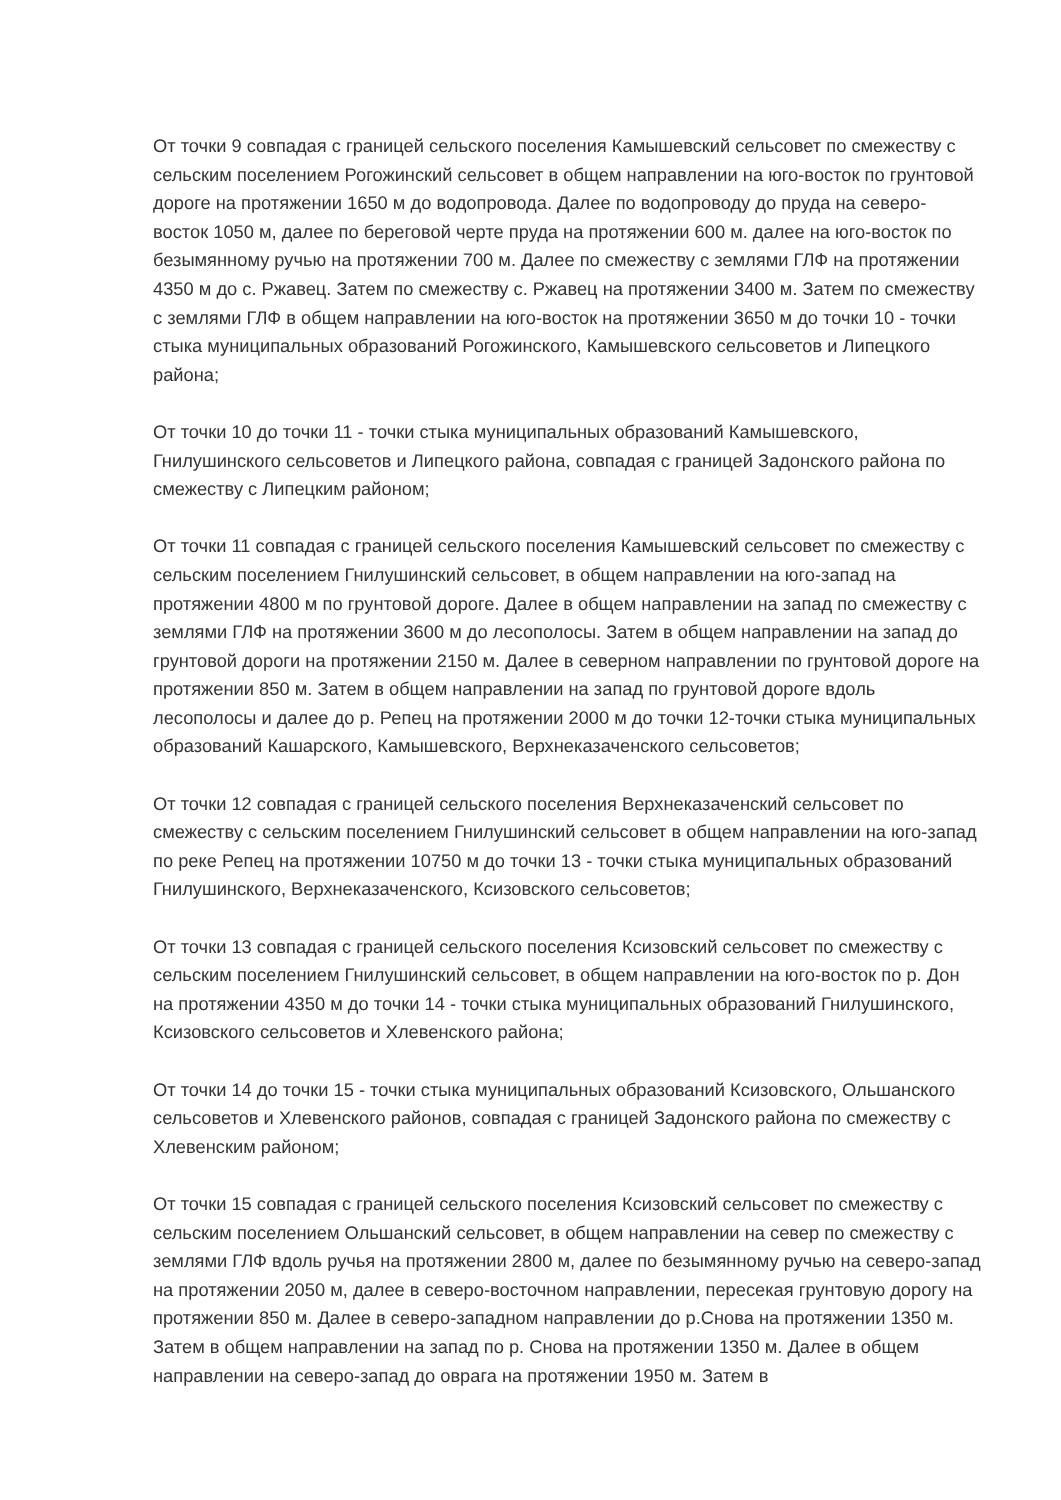От точки 9 совпадая с границей сельского поселения Камышевский сельсовет по смежеству с сельским поселением Рогожинский сельсовет в общем направлении на юго-восток по грунтовой дороге на протяжении 1650 м до водопровода. Далее по водопроводу до пруда на северо-восток 1050 м, далее по береговой черте пруда на протяжении 600 м. далее на юго-восток по безымянному ручью на протяжении 700 м. Далее по смежеству с землями ГЛФ на протяжении 4350 м до с. Ржавец. Затем по смежеству с. Ржавец на протяжении 3400 м. Затем по смежеству с землями ГЛФ в общем направлении на юго-восток на протяжении 3650 м до точки 10 - точки стыка муниципальных образований Рогожинского, Камышевского сельсоветов и Липецкого района;
От точки 10 до точки 11 - точки стыка муниципальных образований Камышевского, Гнилушинского сельсоветов и Липецкого района, совпадая с границей Задонского района по смежеству с Липецким районом;
От точки 11 совпадая с границей сельского поселения Камышевский сельсовет по смежеству с сельским поселением Гнилушинский сельсовет, в общем направлении на юго-запад на протяжении 4800 м по грунтовой дороге. Далее в общем направлении на запад по смежеству с землями ГЛФ на протяжении 3600 м до лесополосы. Затем в общем направлении на запад до грунтовой дороги на протяжении 2150 м. Далее в северном направлении по грунтовой дороге на протяжении 850 м. Затем в общем направлении на запад по грунтовой дороге вдоль лесополосы и далее до р. Репец на протяжении 2000 м до точки 12-точки стыка муниципальных образований Кашарского, Камышевского, Верхнеказаченского сельсоветов;
От точки 12 совпадая с границей сельского поселения Верхнеказаченский сельсовет по смежеству с сельским поселением Гнилушинский сельсовет в общем направлении на юго-запад по реке Репец на протяжении 10750 м до точки 13 - точки стыка муниципальных образований Гнилушинского, Верхнеказаченского, Ксизовского сельсоветов;
От точки 13 совпадая с границей сельского поселения Ксизовский сельсовет по смежеству с сельским поселением Гнилушинский сельсовет, в общем направлении на юго-восток по р. Дон на протяжении 4350 м до точки 14 - точки стыка муниципальных образований Гнилушинского, Ксизовского сельсоветов и Хлевенского района;
От точки 14 до точки 15 - точки стыка муниципальных образований Ксизовского, Ольшанского сельсоветов и Хлевенского районов, совпадая с границей Задонского района по смежеству с Хлевенским районом;
От точки 15 совпадая с границей сельского поселения Ксизовский сельсовет по смежеству с сельским поселением Ольшанский сельсовет, в общем направлении на север по смежеству с землями ГЛФ вдоль ручья на протяжении 2800 м, далее по безымянному ручью на северо-запад на протяжении 2050 м, далее в северо-восточном направлении, пересекая грунтовую дорогу на протяжении 850 м. Далее в северо-западном направлении до р.Снова на протяжении 1350 м. Затем в общем направлении на запад по р. Снова на протяжении 1350 м. Далее в общем направлении на северо-запад до оврага на протяжении 1950 м. Затем в